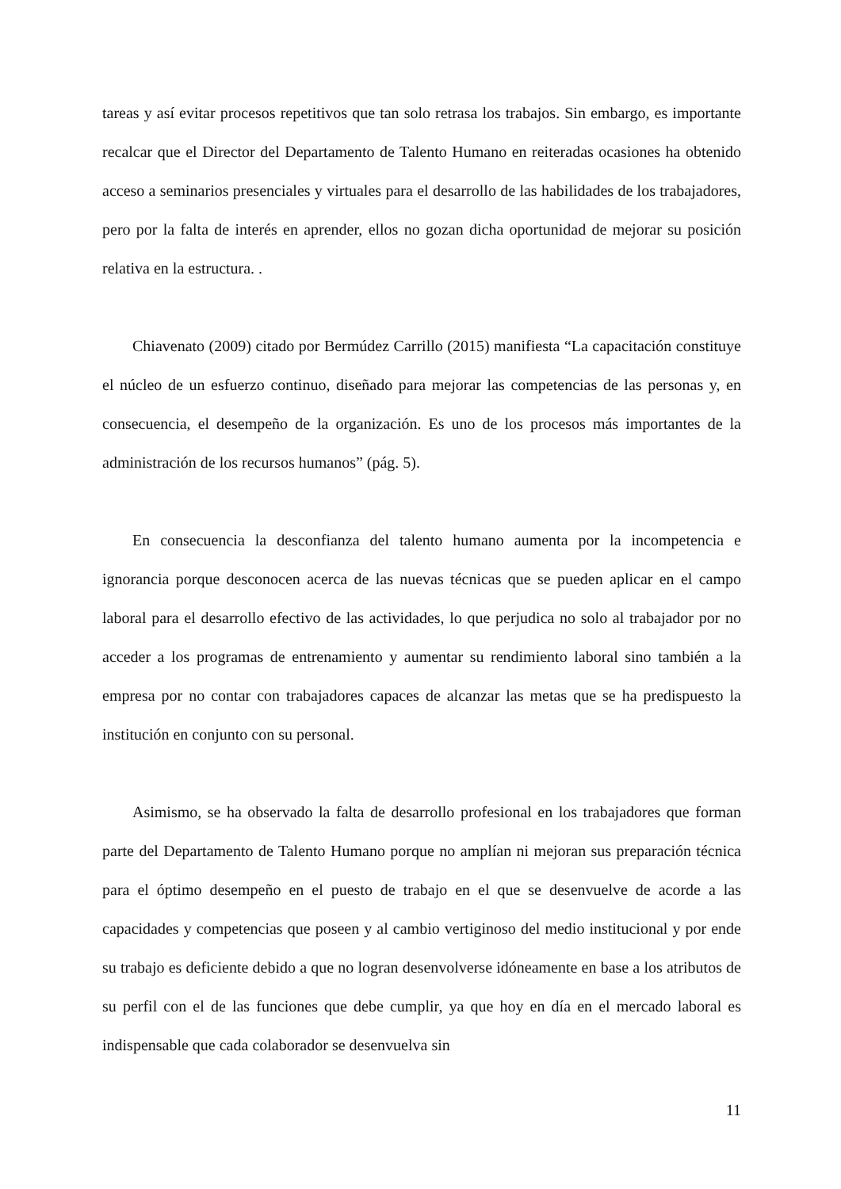tareas y así evitar procesos repetitivos que tan solo retrasa los trabajos. Sin embargo, es importante recalcar que el Director del Departamento de Talento Humano en reiteradas ocasiones ha obtenido acceso a seminarios presenciales y virtuales para el desarrollo de las habilidades de los trabajadores, pero por la falta de interés en aprender, ellos no gozan dicha oportunidad de mejorar su posición relativa en la estructura. .
Chiavenato (2009) citado por Bermúdez Carrillo (2015) manifiesta “La capacitación constituye el núcleo de un esfuerzo continuo, diseñado para mejorar las competencias de las personas y, en consecuencia, el desempeño de la organización. Es uno de los procesos más importantes de la administración de los recursos humanos” (pág. 5).
En consecuencia la desconfianza del talento humano aumenta por la incompetencia e ignorancia porque desconocen acerca de las nuevas técnicas que se pueden aplicar en el campo laboral para el desarrollo efectivo de las actividades, lo que perjudica no solo al trabajador por no acceder a los programas de entrenamiento y aumentar su rendimiento laboral sino también a la empresa por no contar con trabajadores capaces de alcanzar las metas que se ha predispuesto la institución en conjunto con su personal.
Asimismo, se ha observado la falta de desarrollo profesional en los trabajadores que forman parte del Departamento de Talento Humano porque no amplían ni mejoran sus preparación técnica para el óptimo desempeño en el puesto de trabajo en el que se desenvuelve de acorde a las capacidades y competencias que poseen y al cambio vertiginoso del medio institucional y por ende su trabajo es deficiente debido a que no logran desenvolverse idóneamente en base a los atributos de su perfil con el de las funciones que debe cumplir, ya que hoy en día en el mercado laboral es indispensable que cada colaborador se desenvuelva sin
11